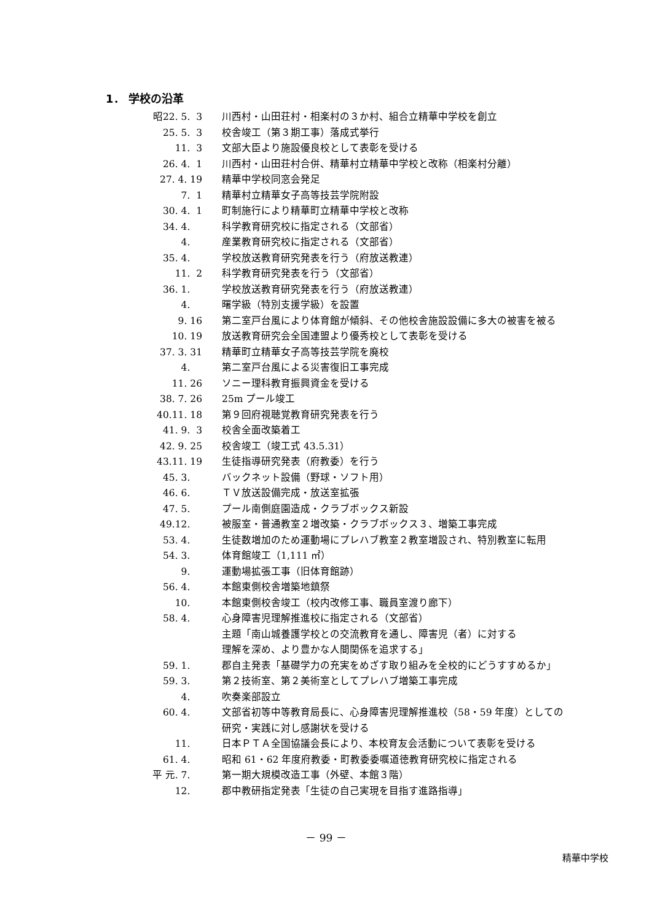1． 学校の沿革
| 昭22. 5. 3 | 川西村・山田荘村・相楽村の３か村、組合立精華中学校を創立 |
| 25. 5. 3 | 校舎竣工（第３期工事）落成式挙行 |
| 11. 3 | 文部大臣より施設優良校として表彰を受ける |
| 26. 4. 1 | 川西村・山田荘村合併、精華村立精華中学校と改称（相楽村分離） |
| 27. 4. 19 | 精華中学校同窓会発足 |
| 7. 1 | 精華村立精華女子高等技芸学院附設 |
| 30. 4. 1 | 町制施行により精華町立精華中学校と改称 |
| 34. 4. | 科学教育研究校に指定される（文部省） |
| 4. | 産業教育研究校に指定される（文部省） |
| 35. 4. | 学校放送教育研究発表を行う（府放送教連） |
| 11. 2 | 科学教育研究発表を行う（文部省） |
| 36. 1. | 学校放送教育研究発表を行う（府放送教連） |
| 4. | 曙学級（特別支援学級）を設置 |
| 9. 16 | 第二室戸台風により体育館が傾斜、その他校舎施設設備に多大の被害を被る |
| 10. 19 | 放送教育研究会全国連盟より優秀校として表彰を受ける |
| 37. 3. 31 | 精華町立精華女子高等技芸学院を廃校 |
| 4. | 第二室戸台風による災害復旧工事完成 |
| 11. 26 | ソニー理科教育振興資金を受ける |
| 38. 7. 26 | 25m プール竣工 |
| 40.11. 18 | 第９回府視聴覚教育研究発表を行う |
| 41. 9. 3 | 校舎全面改築着工 |
| 42. 9. 25 | 校舎竣工（竣工式 43.5.31） |
| 43.11. 19 | 生徒指導研究発表（府教委）を行う |
| 45. 3. | バックネット設備（野球・ソフト用） |
| 46. 6. | ＴＶ放送設備完成・放送室拡張 |
| 47. 5. | プール南側庭園造成・クラブボックス新設 |
| 49.12. | 被服室・普通教室２増改築・クラブボックス３、増築工事完成 |
| 53. 4. | 生徒数増加のため運動場にプレハブ教室２教室増設され、特別教室に転用 |
| 54. 3. | 体育館竣工（1,111 ㎡） |
| 9. | 運動場拡張工事（旧体育館跡） |
| 56. 4. | 本館東側校舎増築地鎮祭 |
| 10. | 本館東側校舎竣工（校内改修工事、職員室渡り廊下） |
| 58. 4. | 心身障害児理解推進校に指定される（文部省） 主題「南山城養護学校との交流教育を通し、障害児（者）に対する 理解を深め、より豊かな人間関係を追求する」 |
| 59. 1. | 郡自主発表「基礎学力の充実をめざす取り組みを全校的にどうすすめるか」 |
| 59. 3. | 第２技術室、第２美術室としてプレハブ増築工事完成 |
| 4. | 吹奏楽部設立 |
| 60. 4. | 文部省初等中等教育局長に、心身障害児理解推進校（58・59 年度）としての研究・実践に対し感謝状を受ける |
| 11. | 日本ＰＴＡ全国協議会長により、本校育友会活動について表彰を受ける |
| 61. 4. | 昭和 61・62 年度府教委・町教委委嘱道徳教育研究校に指定される |
| 平 元. 7. | 第一期大規模改造工事（外壁、本館３階） |
| 12. | 郡中教研指定発表「生徒の自己実現を目指す進路指導」 |
－ 99 －
精華中学校